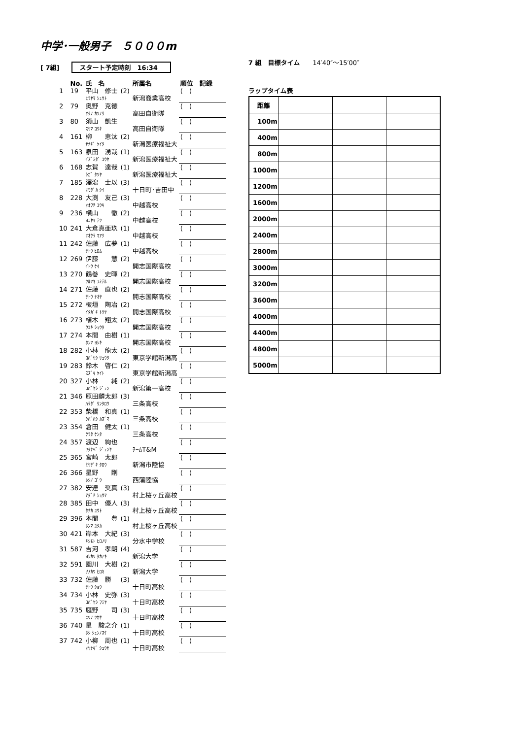中学･一般男子　５０００m
[ 7組] スタート予定時刻　16:34
| | No. | 氏 名 | | 所属名 | 順位 記録 |
| --- | --- | --- | --- | --- | --- |
| 1 | 19 | 平山 修士 | (2) | | ( ) |
| | | ﾋﾗﾔﾏ ｼｭｳﾄ | | 新潟商業高校 | |
| 2 | 79 | 奥野 克徳 | | | ( ) |
| | | ｵｸﾉ ｶﾂﾉﾘ | | 高田自衛隊 | |
| 3 | 80 | 須山 凱生 | | | ( ) |
| | | ｽﾔﾏ ｺｳｷ | | 高田自衛隊 | |
| 4 | 161 | 柳 恵汰 | (2) | | ( ) |
| | | ﾔﾅｷﾞ ｹｲﾀ | | 新潟医療福祉大 | |
| 5 | 163 | 泉田 湧哉 | (1) | | ( ) |
| | | ｲｽﾞﾐﾀﾞ ﾕｳﾔ | | 新潟医療福祉大 | |
| 6 | 168 | 志賀 達哉 | (1) | | ( ) |
| | | ｼｶﾞ ﾀﾂﾔ | | 新潟医療福祉大 | |
| 7 | 185 | 澤潟 士以 | (3) | | ( ) |
| | | ｵﾓﾀﾞｶ ｼｲ | | 十日町･吉田中 | |
| 8 | 228 | 大渕 友己 | (3) | | ( ) |
| | | ｵｵﾌﾁ ﾕｳｷ | | 中越高校 | |
| 9 | 236 | 横山 徹 | (2) | | ( ) |
| | | ﾖｺﾔﾏ ﾃﾂ | | 中越高校 | |
| 10 | 241 | 大倉真亜玖 | (1) | | ( ) |
| | | ｵｵｸﾗ ﾏｱｸ | | 中越高校 | |
| 11 | 242 | 佐藤 広夢 | (1) | | ( ) |
| | | ｻﾄｳ ﾋﾛﾑ | | 中越高校 | |
| 12 | 269 | 伊藤 慧 | (2) | | ( ) |
| | | ｲﾄｳ ｹｲ | | 開志国際高校 | |
| 13 | 270 | 鶴巻 史暉 | (2) | | ( ) |
| | | ﾂﾙﾏｷ ﾌﾐﾃﾙ | | 開志国際高校 | |
| 14 | 271 | 佐藤 直也 | (2) | | ( ) |
| | | ｻﾄｳ ﾅｵﾔ | | 開志国際高校 | |
| 15 | 272 | 板垣 陶冶 | (2) | | ( ) |
| | | ｲﾀｶﾞｷ ﾄｳﾔ | | 開志国際高校 | |
| 16 | 273 | 植木 翔太 | (2) | | ( ) |
| | | ｳｴｷ ｼｮｳﾀ | | 開志国際高校 | |
| 17 | 274 | 本間 由樹 | (1) | | ( ) |
| | | ﾎﾝﾏ ﾖｼｷ | | 開志国際高校 | |
| 18 | 282 | 小林 龍太 | (2) | | ( ) |
| | | ｺﾊﾞﾔｼ ﾘｭｳﾀ | | 東京学館新潟高 | |
| 19 | 283 | 鈴木 啓仁 | (2) | | ( ) |
| | | ｽｽﾞｷ ｹｲﾄ | | 東京学館新潟高 | |
| 20 | 327 | 小林 純 | (2) | | ( ) |
| | | ｺﾊﾞﾔｼ ｼﾞｭﾝ | | 新潟第一高校 | |
| 21 | 346 | 原田麟太郎 | (3) | | ( ) |
| | | ﾊﾗﾀﾞ ﾘﾝﾀﾛｳ | | 三条高校 | |
| 22 | 353 | 柴橋 和真 | (1) | | ( ) |
| | | ｼﾊﾞﾊｼ ｶｽﾞﾏ | | 三条高校 | |
| 23 | 354 | 倉田 健太 | (1) | | ( ) |
| | | ｸﾗﾀ ｹﾝﾀ | | 三条高校 | |
| 24 | 357 | 渡辺 絢也 | | | ( ) |
| | | ﾜﾀﾅﾍﾞ ｼﾞｭﾝﾔ | | ﾁｰﾑT&M | |
| 25 | 365 | 宮崎 太郎 | | | ( ) |
| | | ﾐﾔｻﾞｷ ﾀﾛｳ | | 新潟市陸協 | |
| 26 | 366 | 星野 剛 | | | ( ) |
| | | ﾎｼﾉ ｺﾞｳ | | 西蒲陸協 | |
| 27 | 382 | 安達 奨真 | (3) | | ( ) |
| | | ｱﾀﾞﾁ ｼｮｳﾏ | | 村上桜ヶ丘高校 | |
| 28 | 385 | 田中 優人 | (3) | | ( ) |
| | | ﾀﾅｶ ﾕｳﾄ | | 村上桜ヶ丘高校 | |
| 29 | 396 | 本間 豊 | (1) | | ( ) |
| | | ﾎﾝﾏ ﾕﾀｶ | | 村上桜ヶ丘高校 | |
| 30 | 421 | 岸本 大紀 | (3) | | ( ) |
| | | ｷｼﾓﾄ ﾋﾛﾉﾘ | | 分水中学校 | |
| 31 | 587 | 吉河 孝朗 | (4) | | ( ) |
| | | ﾖｼｶﾜ ﾀｶｱｷ | | 新潟大学 | |
| 32 | 591 | 園川 大樹 | (2) | | ( ) |
| | | ｿﾉｶﾜ ﾋﾛｷ | | 新潟大学 | |
| 33 | 732 | 佐藤 勝 | (3) | | ( ) |
| | | ｻﾄｳ ｼｮｳ | | 十日町高校 | |
| 34 | 734 | 小林 史弥 | (3) | | ( ) |
| | | ｺﾊﾞﾔｼ ﾌﾐﾔ | | 十日町高校 | |
| 35 | 735 | 庭野 司 | (3) | | ( ) |
| | | ﾆﾜﾉ ﾂｶｻ | | 十日町高校 | |
| 36 | 740 | 星 駿之介 | (1) | | ( ) |
| | | ﾎｼ ｼｭﾝﾉｽｹ | | 十日町高校 | |
| 37 | 742 | 小柳 周也 | (1) | | ( ) |
| | | ｵﾔﾅｷﾞ ｼｭｳﾔ | | 十日町高校 | |
7 組　目標タイム　　14′40″～15′00″
ラップタイム表
| 距離 | | | |
| 100m | | | |
| 400m | | | |
| 800m | | | |
| 1000m | | | |
| 1200m | | | |
| 1600m | | | |
| 2000m | | | |
| 2400m | | | |
| 2800m | | | |
| 3000m | | | |
| 3200m | | | |
| 3600m | | | |
| 4000m | | | |
| 4400m | | | |
| 4800m | | | |
| 5000m | | | |